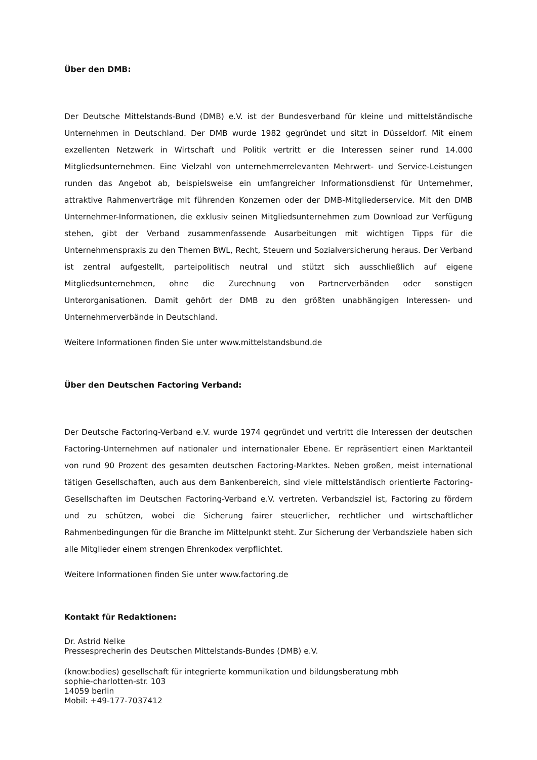Über den DMB:
Der Deutsche Mittelstands-Bund (DMB) e.V. ist der Bundesverband für kleine und mittelständische Unternehmen in Deutschland. Der DMB wurde 1982 gegründet und sitzt in Düsseldorf. Mit einem exzellenten Netzwerk in Wirtschaft und Politik vertritt er die Interessen seiner rund 14.000 Mitgliedsunternehmen. Eine Vielzahl von unternehmerrelevanten Mehrwert- und Service-Leistungen runden das Angebot ab, beispielsweise ein umfangreicher Informationsdienst für Unternehmer, attraktive Rahmenverträge mit führenden Konzernen oder der DMB-Mitgliederservice. Mit den DMB Unternehmer-Informationen, die exklusiv seinen Mitgliedsunternehmen zum Download zur Verfügung stehen, gibt der Verband zusammenfassende Ausarbeitungen mit wichtigen Tipps für die Unternehmenspraxis zu den Themen BWL, Recht, Steuern und Sozialversicherung heraus. Der Verband ist zentral aufgestellt, parteipolitisch neutral und stützt sich ausschließlich auf eigene Mitgliedsunternehmen, ohne die Zurechnung von Partnerverbänden oder sonstigen Unterorganisationen. Damit gehört der DMB zu den größten unabhängigen Interessen- und Unternehmerverbände in Deutschland.
Weitere Informationen finden Sie unter www.mittelstandsbund.de
Über den Deutschen Factoring Verband:
Der Deutsche Factoring-Verband e.V. wurde 1974 gegründet und vertritt die Interessen der deutschen Factoring-Unternehmen auf nationaler und internationaler Ebene. Er repräsentiert einen Marktanteil von rund 90 Prozent des gesamten deutschen Factoring-Marktes. Neben großen, meist international tätigen Gesellschaften, auch aus dem Bankenbereich, sind viele mittelständisch orientierte Factoring-Gesellschaften im Deutschen Factoring-Verband e.V. vertreten. Verbandsziel ist, Factoring zu fördern und zu schützen, wobei die Sicherung fairer steuerlicher, rechtlicher und wirtschaftlicher Rahmenbedingungen für die Branche im Mittelpunkt steht. Zur Sicherung der Verbandsziele haben sich alle Mitglieder einem strengen Ehrenkodex verpflichtet.
Weitere Informationen finden Sie unter www.factoring.de
Kontakt für Redaktionen:
Dr. Astrid Nelke
Pressesprecherin des Deutschen Mittelstands-Bundes (DMB) e.V.
(know:bodies) gesellschaft für integrierte kommunikation und bildungsberatung mbh
sophie-charlotten-str. 103
14059 berlin
Mobil: +49-177-7037412